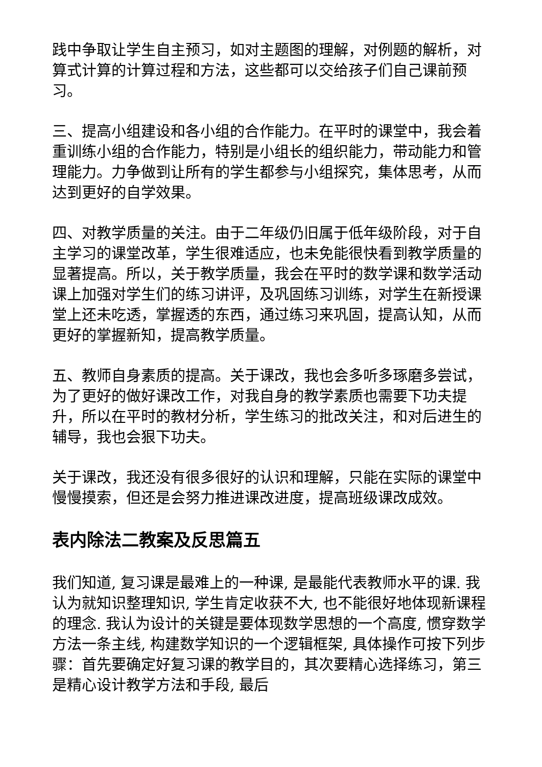践中争取让学生自主预习，如对主题图的理解，对例题的解析，对算式计算的计算过程和方法，这些都可以交给孩子们自己课前预习。
三、提高小组建设和各小组的合作能力。在平时的课堂中，我会着重训练小组的合作能力，特别是小组长的组织能力，带动能力和管理能力。力争做到让所有的学生都参与小组探究，集体思考，从而达到更好的自学效果。
四、对教学质量的关注。由于二年级仍旧属于低年级阶段，对于自主学习的课堂改革，学生很难适应，也未免能很快看到教学质量的显著提高。所以，关于教学质量，我会在平时的数学课和数学活动课上加强对学生们的练习讲评，及巩固练习训练，对学生在新授课堂上还未吃透，掌握透的东西，通过练习来巩固，提高认知，从而更好的掌握新知，提高教学质量。
五、教师自身素质的提高。关于课改，我也会多听多琢磨多尝试，为了更好的做好课改工作，对我自身的教学素质也需要下功夫提升，所以在平时的教材分析，学生练习的批改关注，和对后进生的辅导，我也会狠下功夫。
关于课改，我还没有很多很好的认识和理解，只能在实际的课堂中慢慢摸索，但还是会努力推进课改进度，提高班级课改成效。
表内除法二教案及反思篇五
我们知道, 复习课是最难上的一种课, 是最能代表教师水平的课. 我认为就知识整理知识, 学生肯定收获不大, 也不能很好地体现新课程的理念. 我认为设计的关键是要体现数学思想的一个高度, 惯穿数学方法一条主线, 构建数学知识的一个逻辑框架, 具体操作可按下列步骤：首先要确定好复习课的教学目的，其次要精心选择练习，第三是精心设计教学方法和手段, 最后